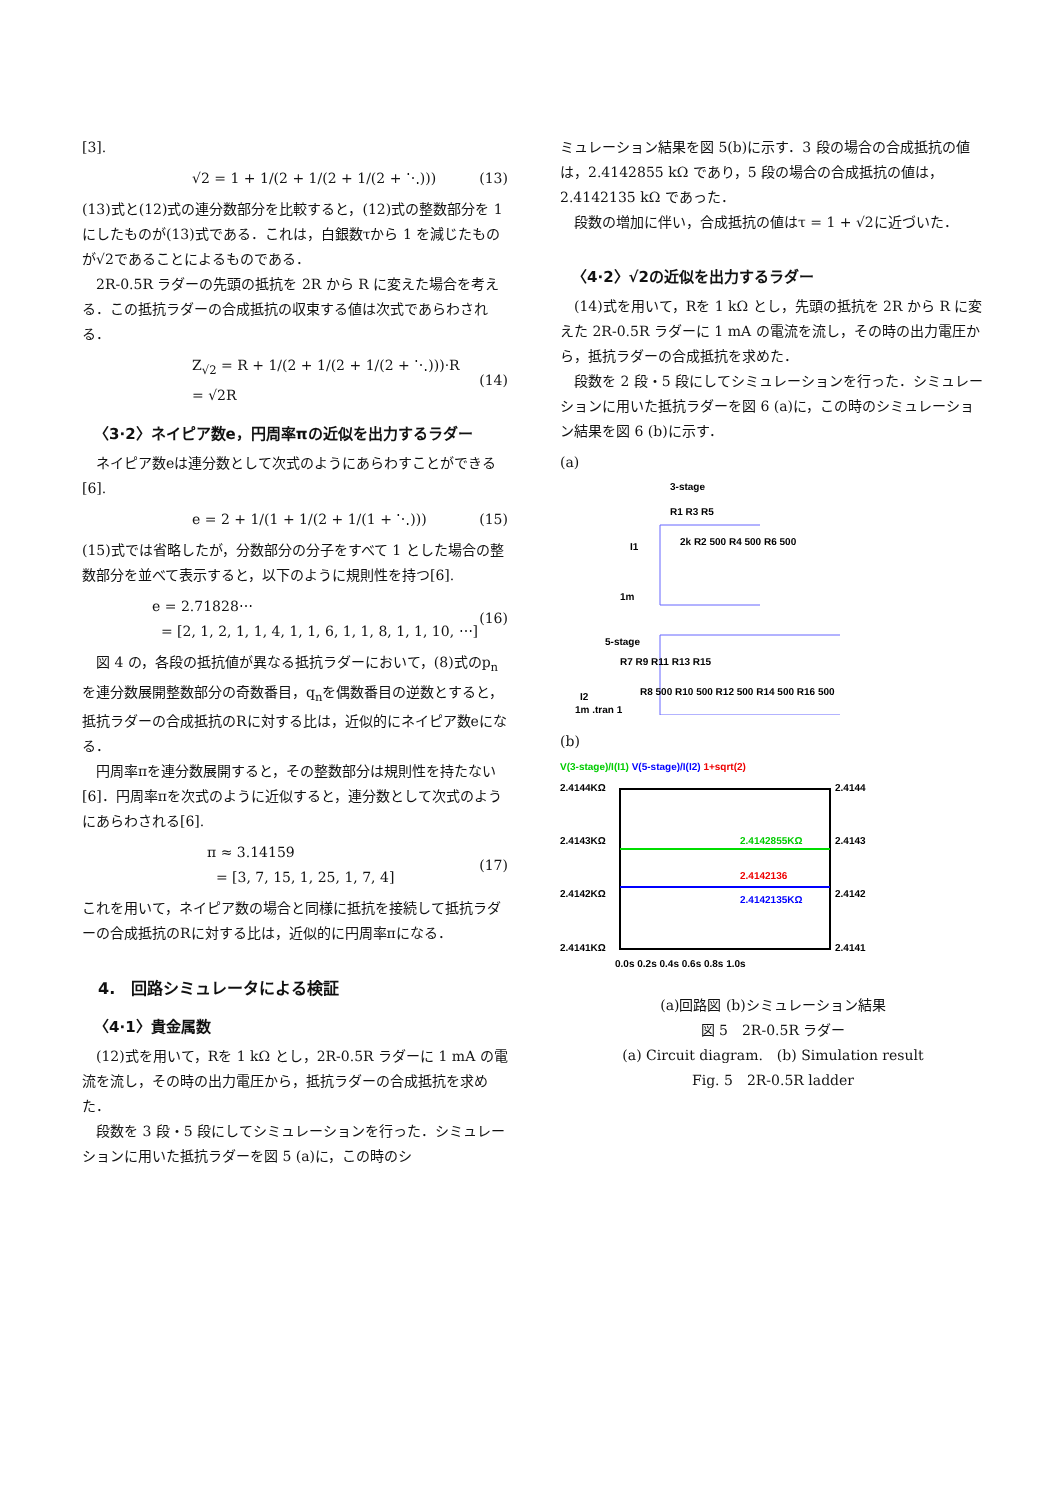[3].
√2 = 1 + 1/(2 + 1/(2 + 1/(2 + ⋱))) (13)
(13)式と(12)式の連分数部分を比較すると，(12)式の整数部分を 1 にしたものが(13)式である．これは，白銀数τから 1 を減じたものが√2であることによるものである．
2R-0.5R ラダーの先頭の抵抗を 2R から R に変えた場合を考える．この抵抗ラダーの合成抵抗の収束する値は次式であらわされる．
Z<sub>√2</sub> = R + 1/(2 + 1/(2 + 1/(2 + ⋱)))·R
= √2R (14)
〈3·2〉ネイピア数e，円周率πの近似を出力するラダー
ネイピア数eは連分数として次式のようにあらわすことができる[6].
e = 2 + 1/(1 + 1/(2 + 1/(1 + ⋱))) (15)
(15)式では省略したが，分数部分の分子をすべて 1 とした場合の整数部分を並べて表示すると，以下のように規則性を持つ[6].
e = 2.71828⋯
= [2, 1, 2, 1, 1, 4, 1, 1, 6, 1, 1, 8, 1, 1, 10, ⋯] (16)
図 4 の，各段の抵抗値が異なる抵抗ラダーにおいて，(8)式のp<sub>n</sub>を連分数展開整数部分の奇数番目，q<sub>n</sub>を偶数番目の逆数とすると，抵抗ラダーの合成抵抗のRに対する比は，近似的にネイピア数eになる．
円周率πを連分数展開すると，その整数部分は規則性を持たない[6]．円周率πを次式のように近似すると，連分数として次式のようにあらわされる[6].
π ≈ 3.14159
= [3, 7, 15, 1, 25, 1, 7, 4] (17)
これを用いて，ネイピア数の場合と同様に抵抗を接続して抵抗ラダーの合成抵抗のRに対する比は，近似的に円周率πになる．
4.　回路シミュレータによる検証
〈4·1〉貴金属数
(12)式を用いて，Rを 1 kΩ とし，2R-0.5R ラダーに 1 mA の電流を流し，その時の出力電圧から，抵抗ラダーの合成抵抗を求めた．
段数を 3 段・5 段にしてシミュレーションを行った．シミュレーションに用いた抵抗ラダーを図 5 (a)に，この時のシ
ミュレーション結果を図 5(b)に示す．3 段の場合の合成抵抗の値は，2.4142855 kΩ であり，5 段の場合の合成抵抗の値は，2.4142135 kΩ であった．
段数の増加に伴い，合成抵抗の値はτ = 1 + √2に近づいた．
〈4·2〉√2の近似を出力するラダー
(14)式を用いて，Rを 1 kΩ とし，先頭の抵抗を 2R から R に変えた 2R-0.5R ラダーに 1 mA の電流を流し，その時の出力電圧から，抵抗ラダーの合成抵抗を求めた．
段数を 2 段・5 段にしてシミュレーションを行った．シミュレーションに用いた抵抗ラダーを図 6 (a)に，この時のシミュレーション結果を図 6 (b)に示す．
(a)
3-stage
R1 R3 R5
I1
2k R2 500 R4 500 R6 500
1m
5-stage
R7 R9 R11 R13 R15
I2
R8 500 R10 500 R12 500 R14 500 R16 500
1m .tran 1
(b)
V(3-stage)/I(I1) V(5-stage)/I(I2) 1+sqrt(2)
2.4144KΩ
2.4144
2.4143KΩ
2.4143
2.4142KΩ
2.4142
2.4141KΩ
2.4141
2.4142855KΩ
2.4142136
2.4142135KΩ
0.0s 0.2s 0.4s 0.6s 0.8s 1.0s
(a)回路図 (b)シミュレーション結果
図 5　2R-0.5R ラダー
(a) Circuit diagram.　(b) Simulation result
Fig. 5　2R-0.5R ladder